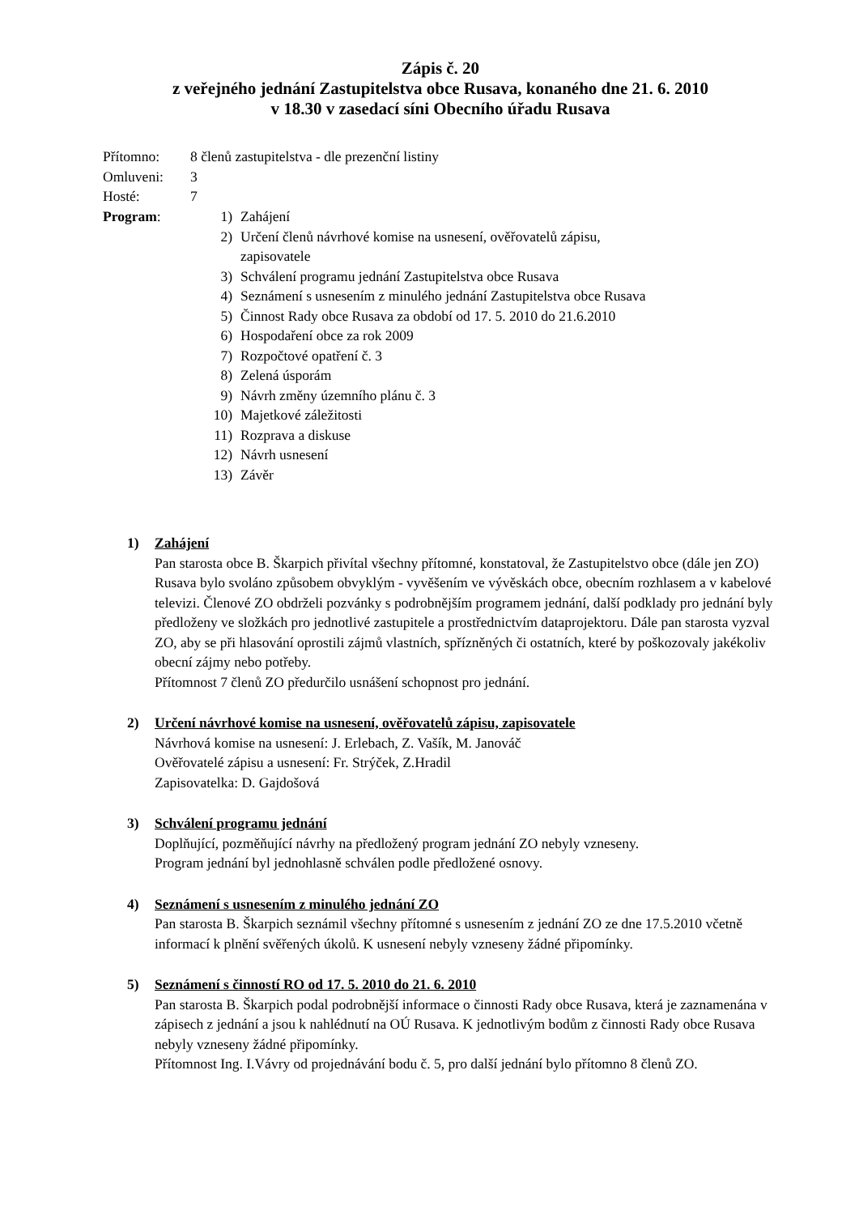Zápis č. 20
z veřejného jednání Zastupitelstva obce Rusava, konaného dne 21. 6. 2010
v 18.30 v zasedací síni Obecního úřadu Rusava
Přítomno: 8 členů zastupitelstva - dle prezenční listiny
Omluveni: 3
Hosté: 7
Program:
1) Zahájení
2) Určení členů návrhové komise na usnesení, ověřovatelů zápisu,
zapisovatele
3) Schválení programu jednání Zastupitelstva obce Rusava
4) Seznámení s usnesením z minulého jednání Zastupitelstva obce Rusava
5) Činnost Rady obce Rusava za období od 17. 5. 2010 do 21.6.2010
6) Hospodaření obce za rok 2009
7) Rozpočtové opatření č. 3
8) Zelená úsporám
9) Návrh změny územního plánu č. 3
10) Majetkové záležitosti
11) Rozprava a diskuse
12) Návrh usnesení
13) Závěr
1) Zahájení
Pan starosta obce B. Škarpich přivítal všechny přítomné, konstatoval, že Zastupitelstvo obce (dále jen ZO) Rusava bylo svoláno způsobem obvyklým - vyvěšením ve vývěskách obce, obecním rozhlasem a v kabelové televizi. Členové ZO obdrželi pozvánky s podrobnějším programem jednání, další podklady pro jednání byly předloženy ve složkách pro jednotlivé zastupitele a prostřednictvím dataprojektoru. Dále pan starosta vyzval ZO, aby se při hlasování oprostili zájmů vlastních, spřízněných či ostatních, které by poškozovaly jakékoliv obecní zájmy nebo potřeby.
Přítomnost 7 členů ZO předurčilo usnášení schopnost pro jednání.
2) Určení návrhové komise na usnesení, ověřovatelů zápisu, zapisovatele
Návrhová komise na usnesení: J. Erlebach, Z. Vašík, M. Janováč
Ověřovatelé zápisu a usnesení: Fr. Strýček, Z.Hradil
Zapisovatelka: D. Gajdošová
3) Schválení programu jednání
Doplňující, pozměňující návrhy na předložený program jednání ZO nebyly vzneseny.
Program jednání byl jednohlasně schválen podle předložené osnovy.
4) Seznámení s usnesením z minulého jednání ZO
Pan starosta B. Škarpich seznámil všechny přítomné s usnesením z jednání ZO ze dne 17.5.2010 včetně informací k plnění svěřených úkolů. K usnesení nebyly vzneseny žádné připomínky.
5) Seznámení s činností RO od 17. 5. 2010 do 21. 6. 2010
Pan starosta B. Škarpich podal podrobnější informace o činnosti Rady obce Rusava, která je zaznamenána v zápisech z jednání a jsou k nahlédnutí na OÚ Rusava. K jednotlivým bodům z činnosti Rady obce Rusava nebyly vzneseny žádné připomínky.
Přítomnost Ing. I.Vávry od projednávání bodu č. 5, pro další jednání bylo přítomno 8 členů ZO.